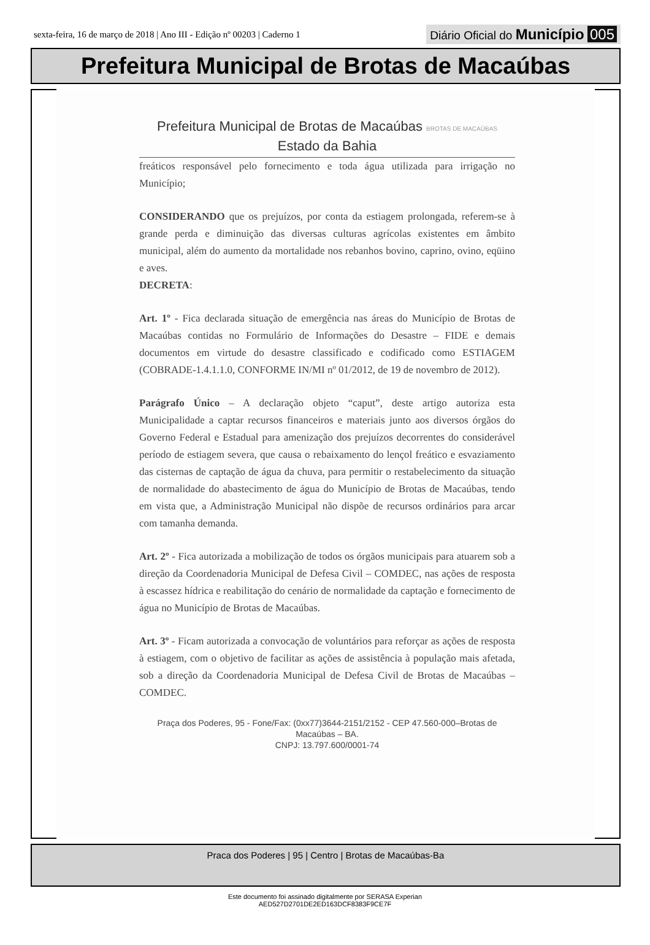sexta-feira, 16 de março de 2018 | Ano III - Edição nº 00203 | Caderno 1 Diário Oficial do Município 005
Prefeitura Municipal de Brotas de Macaúbas
Prefeitura Municipal de Brotas de Macaúbas BROTAS DE MACAÚBAS
Estado da Bahia
freáticos responsável pelo fornecimento e toda água utilizada para irrigação no Município;
CONSIDERANDO que os prejuízos, por conta da estiagem prolongada, referem-se à grande perda e diminuição das diversas culturas agrícolas existentes em âmbito municipal, além do aumento da mortalidade nos rebanhos bovino, caprino, ovino, eqüino e aves.
DECRETA:
Art. 1º - Fica declarada situação de emergência nas áreas do Município de Brotas de Macaúbas contidas no Formulário de Informações do Desastre – FIDE e demais documentos em virtude do desastre classificado e codificado como ESTIAGEM (COBRADE-1.4.1.1.0, CONFORME IN/MI nº 01/2012, de 19 de novembro de 2012).
Parágrafo Único – A declaração objeto “caput”, deste artigo autoriza esta Municipalidade a captar recursos financeiros e materiais junto aos diversos órgãos do Governo Federal e Estadual para amenização dos prejuízos decorrentes do considerável período de estiagem severa, que causa o rebaixamento do lençol freático e esvaziamento das cisternas de captação de água da chuva, para permitir o restabelecimento da situação de normalidade do abastecimento de água do Município de Brotas de Macaúbas, tendo em vista que, a Administração Municipal não dispõe de recursos ordinários para arcar com tamanha demanda.
Art. 2º - Fica autorizada a mobilização de todos os órgãos municipais para atuarem sob a direção da Coordenadoria Municipal de Defesa Civil – COMDEC, nas ações de resposta à escassez hídrica e reabilitação do cenário de normalidade da captação e fornecimento de água no Município de Brotas de Macaúbas.
Art. 3º - Ficam autorizada a convocação de voluntários para reforçar as ações de resposta à estiagem, com o objetivo de facilitar as ações de assistência à população mais afetada, sob a direção da Coordenadoria Municipal de Defesa Civil de Brotas de Macaúbas – COMDEC.
Praça dos Poderes, 95 - Fone/Fax: (0xx77)3644-2151/2152 - CEP 47.560-000–Brotas de Macaúbas – BA.
CNPJ: 13.797.600/0001-74
Praca dos Poderes | 95 | Centro | Brotas de Macaúbas-Ba
Este documento foi assinado digitalmente por SERASA Experian
AED527D2701DE2ED163DCF8383F9CE7F